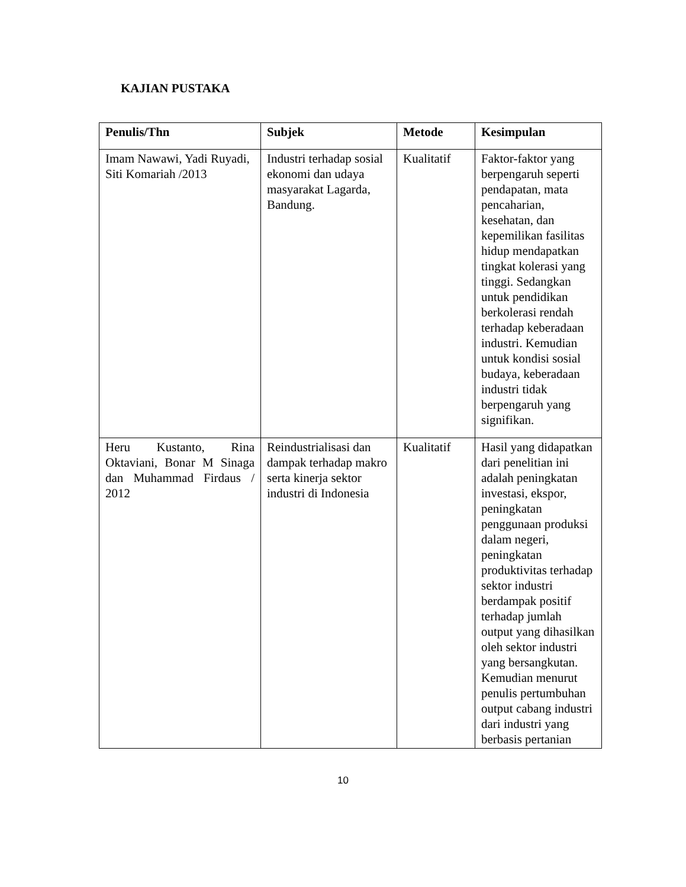KAJIAN PUSTAKA
| Penulis/Thn | Subjek | Metode | Kesimpulan |
| --- | --- | --- | --- |
| Imam Nawawi, Yadi Ruyadi, Siti Komariah /2013 | Industri terhadap sosial ekonomi dan udaya masyarakat Lagarda, Bandung. | Kualitatif | Faktor-faktor yang berpengaruh seperti pendapatan, mata pencaharian, kesehatan, dan kepemilikan fasilitas hidup mendapatkan tingkat kolerasi yang tinggi. Sedangkan untuk pendidikan berkolerasi rendah terhadap keberadaan industri. Kemudian untuk kondisi sosial budaya, keberadaan industri tidak berpengaruh yang signifikan. |
| Heru Kustanto, Rina Oktaviani, Bonar M Sinaga dan Muhammad Firdaus / 2012 | Reindustrialisasi dan dampak terhadap makro serta kinerja sektor industri di Indonesia | Kualitatif | Hasil yang didapatkan dari penelitian ini adalah peningkatan investasi, ekspor, peningkatan penggunaan produksi dalam negeri, peningkatan produktivitas terhadap sektor industri berdampak positif terhadap jumlah output yang dihasilkan oleh sektor industri yang bersangkutan. Kemudian menurut penulis pertumbuhan output cabang industri dari industri yang berbasis pertanian |
10